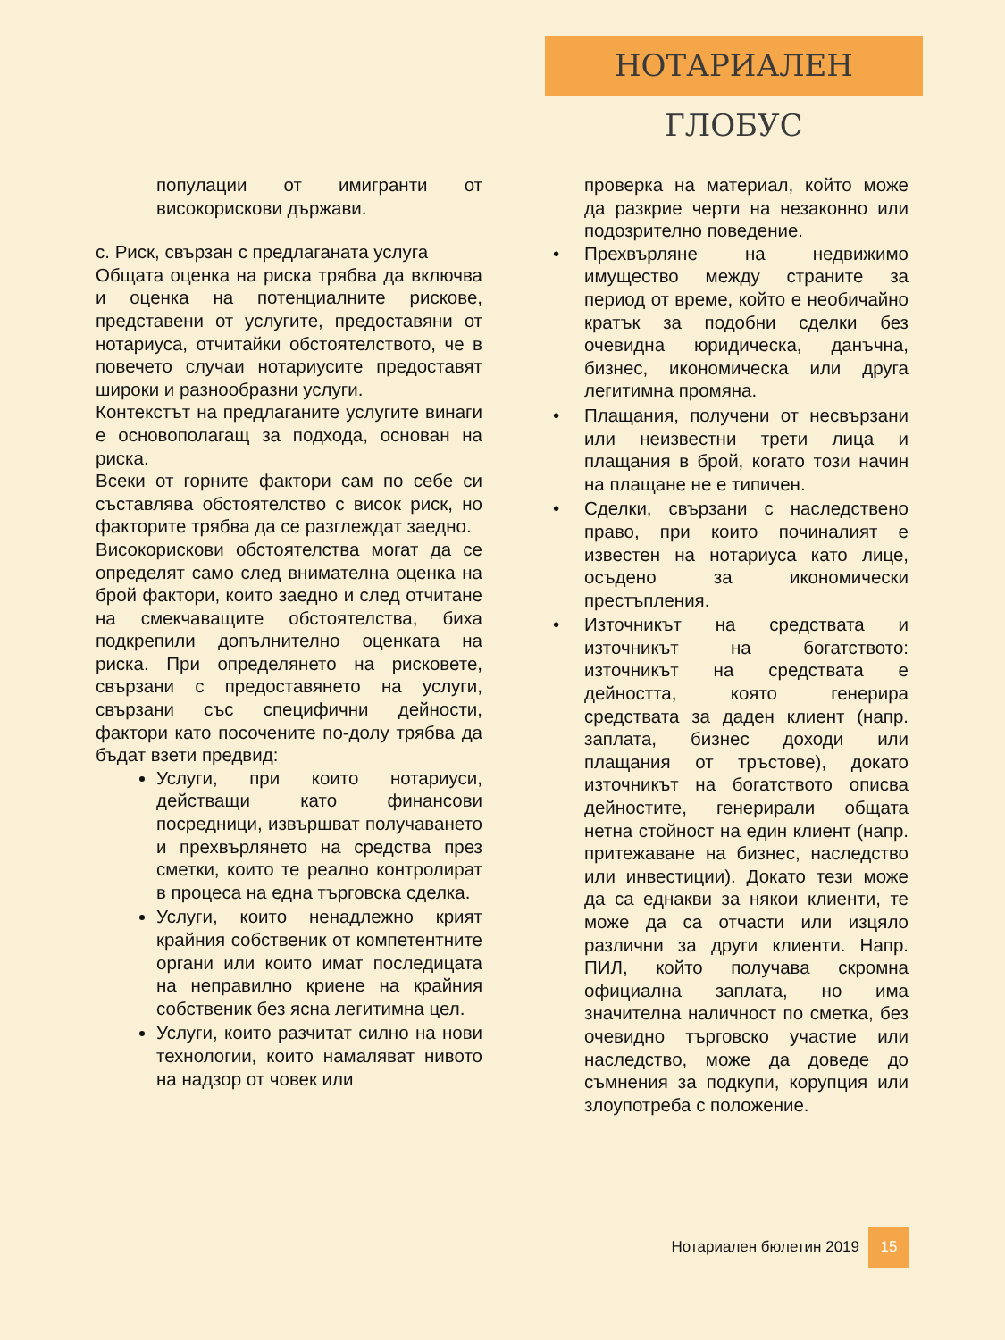НОТАРИАЛЕН ГЛОБУС
популации от имигранти от високорискови държави.
c. Риск, свързан с предлаганата услуга
Общата оценка на риска трябва да включва и оценка на потенциалните рискове, представени от услугите, предоставяни от нотариуса, отчитайки обстоятелството, че в повечето случаи нотариусите предоставят широки и разнообразни услуги.
Контекстът на предлаганите услугите винаги е основополагащ за подхода, основан на риска.
Всеки от горните фактори сам по себе си съставлява обстоятелство с висок риск, но факторите трябва да се разглеждат заедно.
Високорискови обстоятелства могат да се определят само след внимателна оценка на брой фактори, които заедно и след отчитане на смекчаващите обстоятелства, биха подкрепили допълнително оценката на риска. При определянето на рисковете, свързани с предоставянето на услуги, свързани със специфични дейности, фактори като посочените по-долу трябва да бъдат взети предвид:
Услуги, при които нотариуси, действащи като финансови посредници, извършват получаването и прехвърлянето на средства през сметки, които те реално контролират в процеса на една търговска сделка.
Услуги, които ненадлежно крият крайния собственик от компетентните органи или които имат последицата на неправилно криене на крайния собственик без ясна легитимна цел.
Услуги, които разчитат силно на нови технологии, които намаляват нивото на надзор от човек или
проверка на материал, който може да разкрие черти на незаконно или подозрително поведение.
• Прехвърляне на недвижимо имущество между страните за период от време, който е необичайно кратък за подобни сделки без очевидна юридическа, данъчна, бизнес, икономическа или друга легитимна промяна.
• Плащания, получени от несвързани или неизвестни трети лица и плащания в брой, когато този начин на плащане не е типичен.
• Сделки, свързани с наследствено право, при които починалият е известен на нотариуса като лице, осъдено за икономически престъпления.
• Източникът на средствата и източникът на богатството: източникът на средствата е дейността, която генерира средствата за даден клиент (напр. заплата, бизнес доходи или плащания от тръстове), докато източникът на богатството описва дейностите, генерирали общата нетна стойност на един клиент (напр. притежаване на бизнес, наследство или инвестиции). Докато тези може да са еднакви за някои клиенти, те може да са отчасти или изцяло различни за други клиенти. Напр. ПИЛ, който получава скромна официална заплата, но има значителна наличност по сметка, без очевидно търговско участие или наследство, може да доведе до съмнения за подкупи, корупция или злоупотреба с положение.
Нотариален бюлетин 2019
15